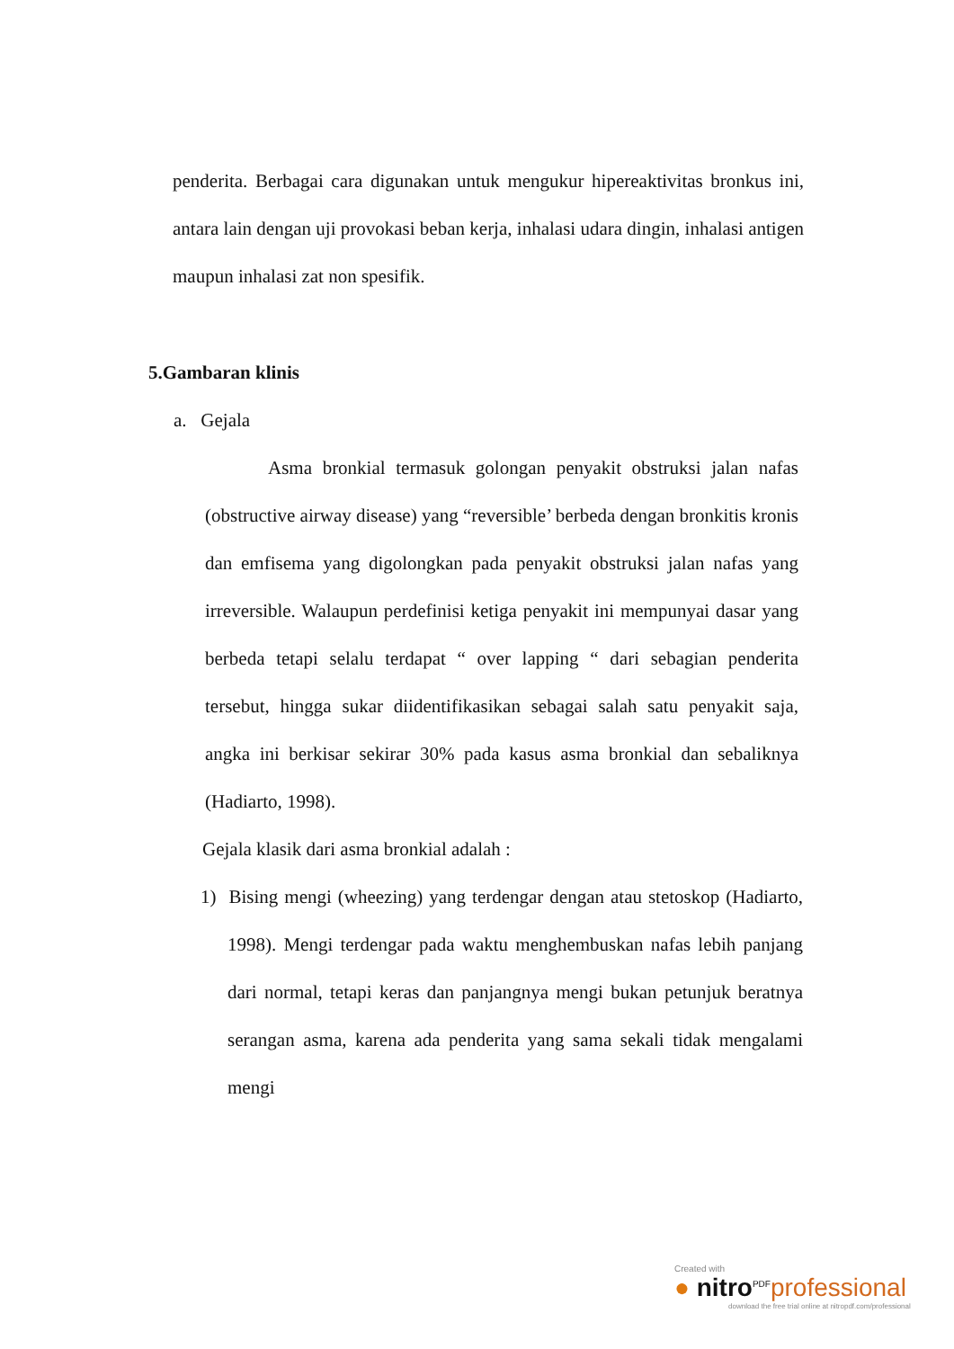penderita. Berbagai cara digunakan untuk mengukur hipereaktivitas bronkus ini, antara lain dengan uji provokasi beban kerja, inhalasi udara dingin, inhalasi antigen maupun inhalasi zat non spesifik.
5.Gambaran klinis
a. Gejala
Asma bronkial termasuk golongan penyakit obstruksi jalan nafas (obstructive airway disease) yang “reversible’ berbeda dengan bronkitis kronis dan emfisema yang digolongkan pada penyakit obstruksi jalan nafas yang irreversible. Walaupun perdefinisi ketiga penyakit ini mempunyai dasar yang berbeda tetapi selalu terdapat “ over lapping “ dari sebagian penderita tersebut, hingga sukar diidentifikasikan sebagai salah satu penyakit saja, angka ini berkisar sekirar 30% pada kasus asma bronkial dan sebaliknya (Hadiarto, 1998).
Gejala klasik dari asma bronkial adalah :
1) Bising mengi (wheezing) yang terdengar dengan atau stetoskop (Hadiarto, 1998). Mengi terdengar pada waktu menghembuskan nafas lebih panjang dari normal, tetapi keras dan panjangnya mengi bukan petunjuk beratnya serangan asma, karena ada penderita yang sama sekali tidak mengalami mengi
Created with
● nitro<sup>PDF</sup>professional
download the free trial online at nitropdf.com/professional